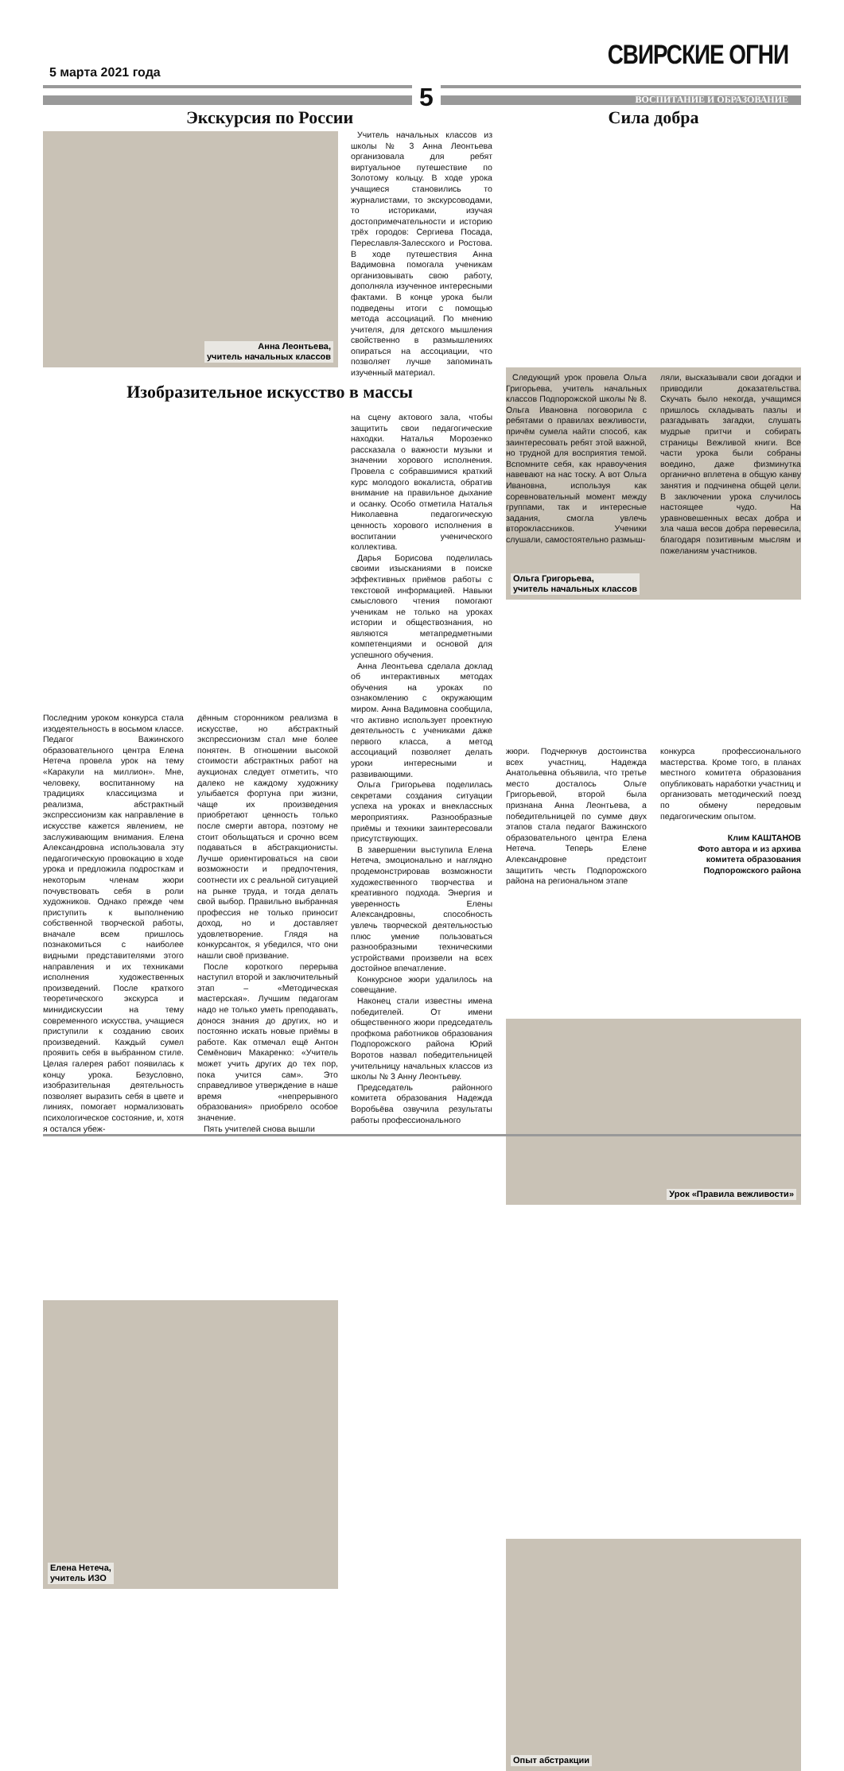5 марта 2021 года СВИРСКИЕ ОГНИ
5 ВОСПИТАНИЕ И ОБРАЗОВАНИЕ
Экскурсия по России
Анна Леонтьева,
учитель начальных классов
Учитель начальных классов из школы № 3 Анна Леонтьева организовала для ребят виртуальное путешествие по Золотому кольцу. В ходе урока учащиеся становились то журналистами, то экскурсоводами, то историками, изучая достопримечательности и историю трёх городов: Сергиева Посада, Переславля-Залесского и Ростова. В ходе путешествия Анна Вадимовна помогала ученикам организовывать свою работу, дополняла изученное интересными фактами. В конце урока были подведены итоги с помощью метода ассоциаций. По мнению учителя, для детского мышления свойственно в размышлениях опираться на ассоциации, что позволяет лучше запоминать изученный материал.
Сила добра
Ольга Григорьева,
учитель начальных классов
Следующий урок провела Ольга Григорьева, учитель начальных классов Подпорожской школы № 8. Ольга Ивановна поговорила с ребятами о правилах вежливости, причём сумела найти способ, как заинтересовать ребят этой важной, но трудной для восприятия темой. Вспомните себя, как нравоучения навевают на нас тоску. А вот Ольга Ивановна, используя как соревновательный момент между группами, так и интересные задания, смогла увлечь второклассников. Ученики слушали, самостоятельно размыш-
ляли, высказывали свои догадки и приводили доказательства. Скучать было некогда, учащимся пришлось складывать пазлы и разгадывать загадки, слушать мудрые притчи и собирать страницы Вежливой книги. Все части урока были собраны воедино, даже физминутка органично вплетена в общую канву занятия и подчинена общей цели. В заключении урока случилось настоящее чудо. На уравновешенных весах добра и зла чаша весов добра перевесила, благодаря позитивным мыслям и пожеланиям участников.
Урок «Правила вежливости»
жюри. Подчеркнув достоинства всех участниц, Надежда Анатольевна объявила, что третье место досталось Ольге Григорьевой, второй была признана Анна Леонтьева, а победительницей по сумме двух этапов стала педагог Важинского образовательного центра Елена Нетеча. Теперь Елене Александровне предстоит защитить честь Подпорожского района на региональном этапе
конкурса профессионального мастерства. Кроме того, в планах местного комитета образования опубликовать наработки участниц и организовать методический поезд по обмену передовым педагогическим опытом.
Клим КАШТАНОВ
Фото автора и из архива комитета образования Подпорожского района
Опыт абстракции
Изобразительное искусство в массы
Елена Нетеча,
учитель ИЗО
Последним уроком конкурса стала изодеятельность в восьмом классе. Педагог Важинского образовательного центра Елена Нетеча провела урок на тему «Каракули на миллион». Мне, человеку, воспитанному на традициях классицизма и реализма, абстрактный экспрессионизм как направление в искусстве кажется явлением, не заслуживающим внимания. Елена Александровна использовала эту педагогическую провокацию в ходе урока и предложила подросткам и некоторым членам жюри почувствовать себя в роли художников. Однако прежде чем приступить к выполнению собственной творческой работы, вначале всем пришлось познакомиться с наиболее видными представителями этого направления и их техниками исполнения художественных произведений. После краткого теоретического экскурса и минидискуссии на тему современного искусства, учащиеся приступили к созданию своих произведений. Каждый сумел проявить себя в выбранном стиле. Целая галерея работ появилась к концу урока. Безусловно, изобразительная деятельность позволяет выразить себя в цвете и линиях, помогает нормализовать психологическое состояние, и, хотя я остался убеж-
дённым сторонником реализма в искусстве, но абстрактный экспрессионизм стал мне более понятен. В отношении высокой стоимости абстрактных работ на аукционах следует отметить, что далеко не каждому художнику улыбается фортуна при жизни, чаще их произведения приобретают ценность только после смерти автора, поэтому не стоит обольщаться и срочно всем подаваться в абстракционисты. Лучше ориентироваться на свои возможности и предпочтения, соотнести их с реальной ситуацией на рынке труда, и тогда делать свой выбор. Правильно выбранная профессия не только приносит доход, но и доставляет удовлетворение. Глядя на конкурсанток, я убедился, что они нашли своё призвание.
После короткого перерыва наступил второй и заключительный этап – «Методическая мастерская». Лучшим педагогам надо не только уметь преподавать, донося знания до других, но и постоянно искать новые приёмы в работе. Как отмечал ещё Антон Семёнович Макаренко: «Учитель может учить других до тех пор, пока учится сам». Это справедливое утверждение в наше время «непрерывного образования» приобрело особое значение.
Пять учителей снова вышли
на сцену актового зала, чтобы защитить свои педагогические находки. Наталья Морозенко рассказала о важности музыки и значении хорового исполнения. Провела с собравшимися краткий курс молодого вокалиста, обратив внимание на правильное дыхание и осанку. Особо отметила Наталья Николаевна педагогическую ценность хорового исполнения в воспитании ученического коллектива.
Дарья Борисова поделилась своими изысканиями в поиске эффективных приёмов работы с текстовой информацией. Навыки смыслового чтения помогают ученикам не только на уроках истории и обществознания, но являются метапредметными компетенциями и основой для успешного обучения.
Анна Леонтьева сделала доклад об интерактивных методах обучения на уроках по ознакомлению с окружающим миром. Анна Вадимовна сообщила, что активно использует проектную деятельность с учениками даже первого класса, а метод ассоциаций позволяет делать уроки интересными и развивающими.
Ольга Григорьева поделилась секретами создания ситуации успеха на уроках и внеклассных мероприятиях. Разнообразные приёмы и техники заинтересовали присутствующих.
В завершении выступила Елена Нетеча, эмоционально и наглядно продемонстрировав возможности художественного творчества и креативного подхода. Энергия и уверенность Елены Александровны, способность увлечь творческой деятельностью плюс умение пользоваться разнообразными техническими устройствами произвели на всех достойное впечатление.
Конкурсное жюри удалилось на совещание.
Наконец стали известны имена победителей. От имени общественного жюри председатель профкома работников образования Подпорожского района Юрий Воротов назвал победительницей учительницу начальных классов из школы № 3 Анну Леонтьеву.
Председатель районного комитета образования Надежда Воробьёва озвучила результаты работы профессионального